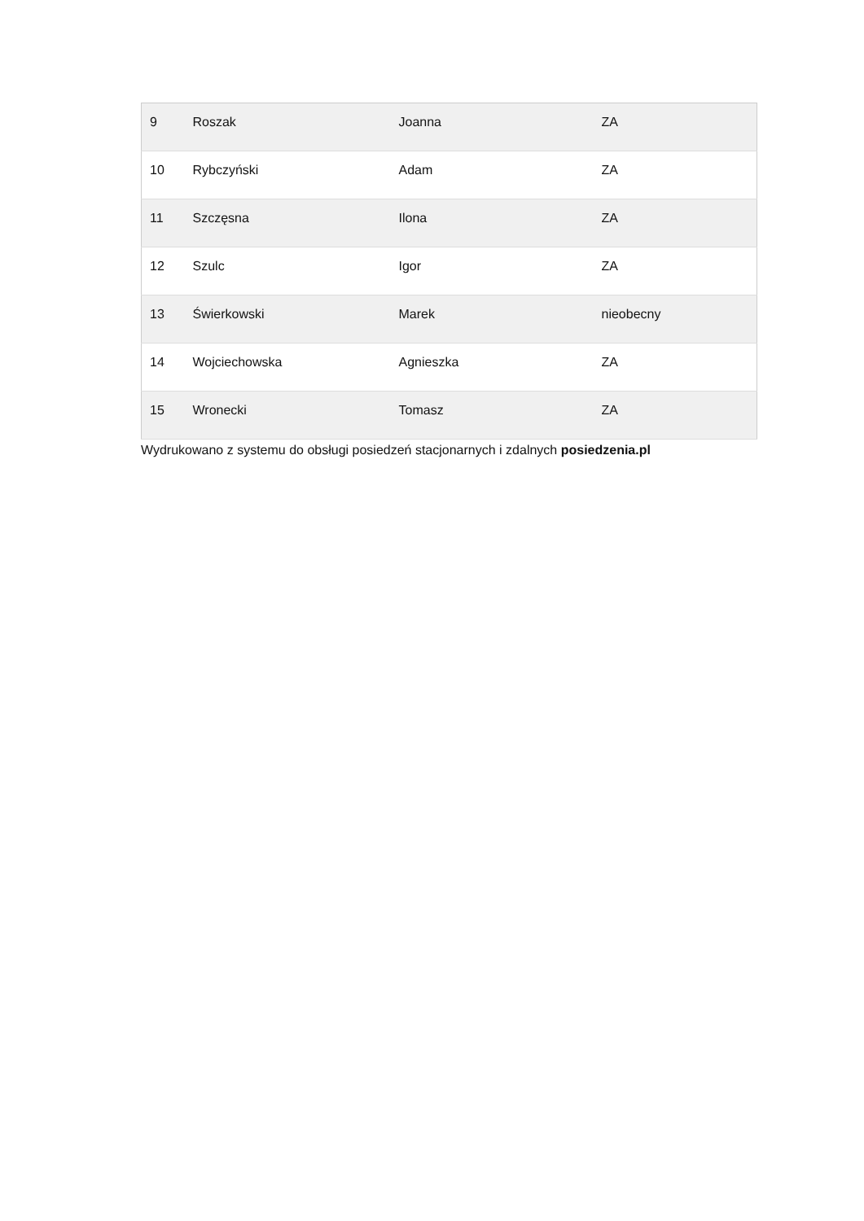| 9 | Roszak | Joanna | ZA |
| 10 | Rybczyński | Adam | ZA |
| 11 | Szczęsna | Ilona | ZA |
| 12 | Szulc | Igor | ZA |
| 13 | Świerkowski | Marek | nieobecny |
| 14 | Wojciechowska | Agnieszka | ZA |
| 15 | Wronecki | Tomasz | ZA |
Wydrukowano z systemu do obsługi posiedzeń stacjonarnych i zdalnych posiedzenia.pl